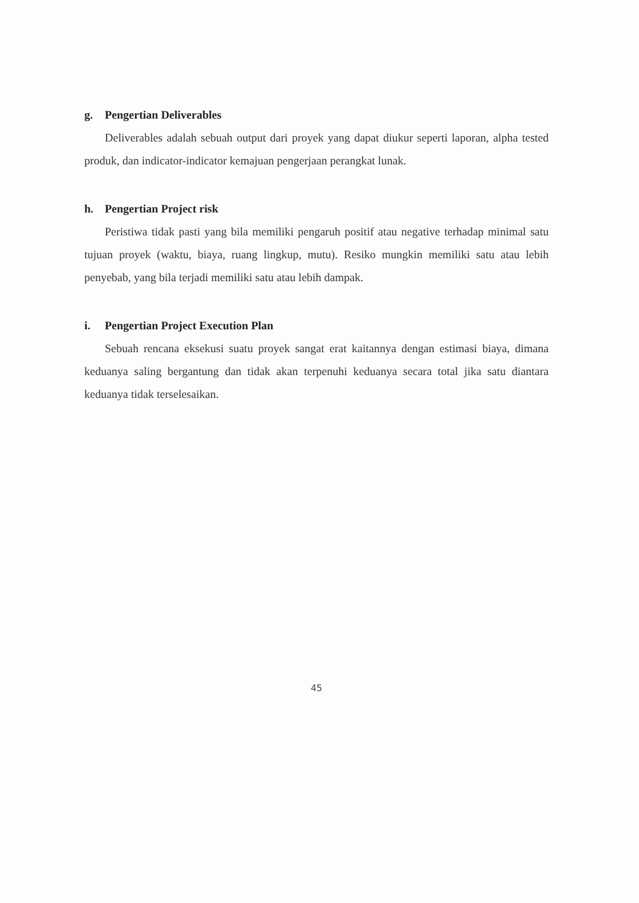g. Pengertian Deliverables
Deliverables adalah sebuah output dari proyek yang dapat diukur seperti laporan, alpha tested produk, dan indicator-indicator kemajuan pengerjaan perangkat lunak.
h. Pengertian Project risk
Peristiwa tidak pasti yang bila memiliki pengaruh positif atau negative terhadap minimal satu tujuan proyek (waktu, biaya, ruang lingkup, mutu). Resiko mungkin memiliki satu atau lebih penyebab, yang bila terjadi memiliki satu atau lebih dampak.
i. Pengertian Project Execution Plan
Sebuah rencana eksekusi suatu proyek sangat erat kaitannya dengan estimasi biaya, dimana keduanya saling bergantung dan tidak akan terpenuhi keduanya secara total jika satu diantara keduanya tidak terselesaikan.
45